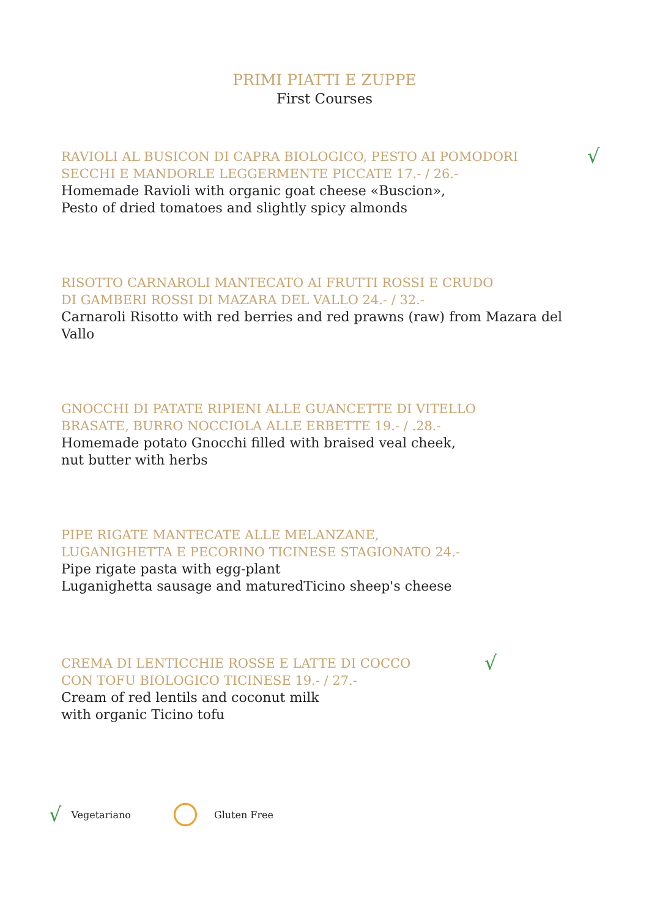PRIMI PIATTI E ZUPPE
First Courses
√
RAVIOLI AL BUSICON DI CAPRA BIOLOGICO, PESTO AI POMODORI
SECCHI E MANDORLE LEGGERMENTE PICCATE 17.- / 26.-
Homemade Ravioli with organic goat cheese «Buscion»,
Pesto of dried tomatoes and slightly spicy almonds
RISOTTO CARNAROLI MANTECATO AI FRUTTI ROSSI E CRUDO
DI GAMBERI ROSSI DI MAZARA DEL VALLO 24.- / 32.-
Carnaroli Risotto with red berries and red prawns (raw) from Mazara del Vallo
GNOCCHI DI PATATE RIPIENI ALLE GUANCETTE DI VITELLO
BRASATE, BURRO NOCCIOLA ALLE ERBETTE 19.- / .28.-
Homemade potato Gnocchi filled with braised veal cheek,
nut butter with herbs
PIPE RIGATE MANTECATE ALLE MELANZANE,
LUGANIGHETTA E PECORINO TICINESE STAGIONATO 24.-
Pipe rigate pasta with egg-plant
Luganighetta sausage and maturedTicino sheep's cheese
√
CREMA DI LENTICCHIE ROSSE E LATTE DI COCCO
CON TOFU BIOLOGICO TICINESE 19.- / 27.-
Cream of red lentils and coconut milk
with organic Ticino tofu
√ Vegetariano
Gluten Free